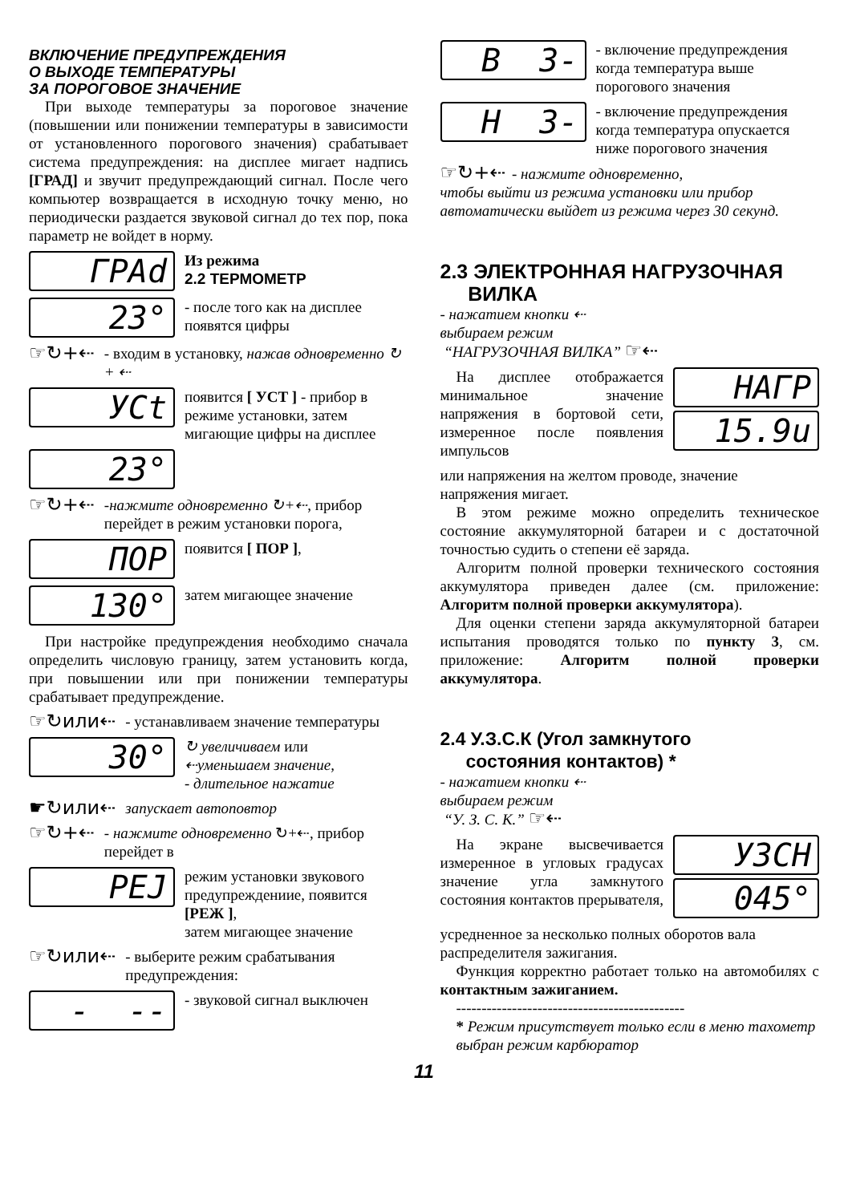ВКЛЮЧЕНИЕ ПРЕДУПРЕЖДЕНИЯ
О ВЫХОДЕ ТЕМПЕРАТУРЫ
ЗА ПОРОГОВОЕ ЗНАЧЕНИЕ
При выходе температуры за пороговое значение (повышении или понижении температуры в зависимости от установленного порогового значения) срабатывает система предупреждения: на дисплее мигает надпись [ГРАД] и звучит предупреждающий сигнал. После чего компьютер возвращается в исходную точку меню, но периодически раздается звуковой сигнал до тех пор, пока параметр не войдет в норму.
ГРАd
Из режима
2.2 ТЕРМОМЕТР
23°
- после того как на дисплее появятся цифры
☞↻+⇠
- входим в установку, нажав одновременно ↻ + ⇠
УСt
появится [ УСТ ] - прибор в режиме установки, затем мигающие цифры на дисплее
23°
☞↻+⇠
-нажмите одновременно ↻+⇠, прибор перейдет в режим установки порога,
ПОР
появится [ ПОР ],
130°
затем мигающее значение
При настройке предупреждения необходимо сначала определить числовую границу, затем установить когда, при повышении или при понижении температуры срабатывает предупреждение.
☞↻или⇠
- устанавливаем значение температуры
30°
↻ увеличиваем или
⇠уменьшаем значение,
- длительное нажатие
☛↻или⇠
запускает автоповтор
☞↻+⇠
- нажмите одновременно ↻+⇠, прибор перейдет в
РЕJ
режим установки звукового предупреждениие, появится [РЕЖ ],
затем мигающее значение
☞↻или⇠
- выберите режим срабатывания предупреждения:
- --
- звуковой сигнал выключен
В 3-
- включение предупреждения когда температура выше порогового значения
Н 3-
- включение предупреждения когда температура опускается ниже порогового значения
☞↻+⇠ - нажмите одновременно,
чтобы выйти из режима установки или прибор автоматически выйдет из режима через 30 секунд.
2.3 ЭЛЕКТРОННАЯ НАГРУЗОЧНАЯ
ВИЛКА
- нажатием кнопки ⇠
выбираем режим
“НАГРУЗОЧНАЯ ВИЛКА” ☞⇠
На дисплее отображается минимальное значение напряжения в бортовой сети, измеренное после появления импульсов
НАГР
15.9u
или напряжения на желтом проводе, значение напряжения мигает.
В этом режиме можно определить техническое состояние аккумуляторной батареи и с достаточной точностью судить о степени её заряда.
Алгоритм полной проверки технического состояния аккумулятора приведен далее (см. приложение: Алгоритм полной проверки аккумулятора).
Для оценки степени заряда аккумуляторной батареи испытания проводятся только по пункту 3, см. приложение: Алгоритм полной проверки аккумулятора.
2.4 У.З.С.К (Угол замкнутого
состояния контактов) *
- нажатием кнопки ⇠
выбираем режим
“У. З. С. К.” ☞⇠
На экране высвечивается измеренное в угловых градусах значение угла замкнутого состояния контактов прерывателя,
УЗСН
045°
усредненное за несколько полных оборотов вала распределителя зажигания.
Функция корректно работает только на автомобилях с контактным зажиганием.
---------------------------------------------
* Режим присутствует только если в меню тахометр выбран режим карбюратор
11